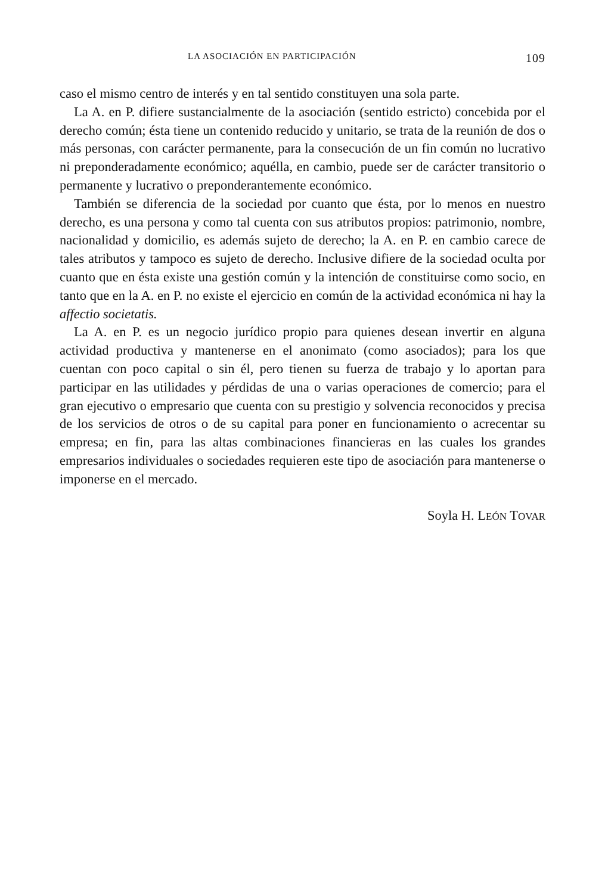LA ASOCIACIÓN EN PARTICIPACIÓN 109
caso el mismo centro de interés y en tal sentido constituyen una sola parte.
La A. en P. difiere sustancialmente de la asociación (sentido estricto) concebida por el derecho común; ésta tiene un contenido reducido y unitario, se trata de la reunión de dos o más personas, con carácter permanente, para la consecución de un fin común no lucrativo ni preponderadamente económico; aquélla, en cambio, puede ser de carácter transitorio o permanente y lucrativo o preponderantemente económico.
También se diferencia de la sociedad por cuanto que ésta, por lo menos en nuestro derecho, es una persona y como tal cuenta con sus atributos propios: patrimonio, nombre, nacionalidad y domicilio, es además sujeto de derecho; la A. en P. en cambio carece de tales atributos y tampoco es sujeto de derecho. Inclusive difiere de la sociedad oculta por cuanto que en ésta existe una gestión común y la intención de constituirse como socio, en tanto que en la A. en P. no existe el ejercicio en común de la actividad económica ni hay la affectio societatis.
La A. en P. es un negocio jurídico propio para quienes desean invertir en alguna actividad productiva y mantenerse en el anonimato (como asociados); para los que cuentan con poco capital o sin él, pero tienen su fuerza de trabajo y lo aportan para participar en las utilidades y pérdidas de una o varias operaciones de comercio; para el gran ejecutivo o empresario que cuenta con su prestigio y solvencia reconocidos y precisa de los servicios de otros o de su capital para poner en funcionamiento o acrecentar su empresa; en fin, para las altas combinaciones financieras en las cuales los grandes empresarios individuales o sociedades requieren este tipo de asociación para mantenerse o imponerse en el mercado.
Soyla H. LEÓN TOVAR